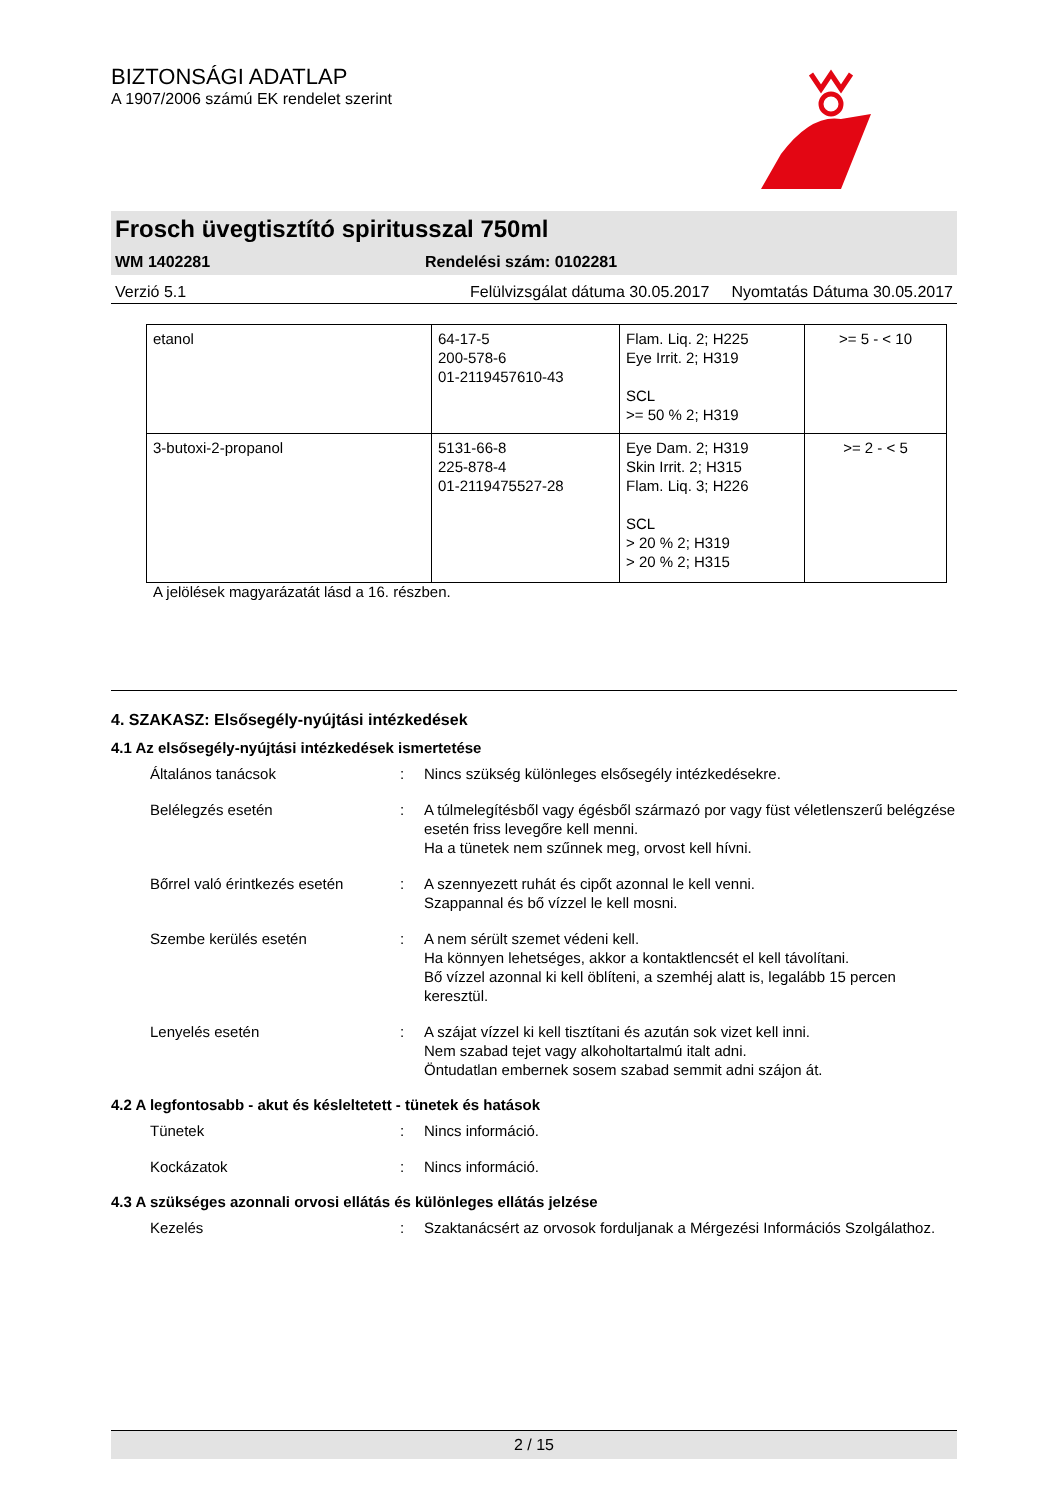BIZTONSÁGI ADATLAP
A 1907/2006 számú EK rendelet szerint
Frosch üvegtisztító spiritusszal 750ml
WM 1402281 Rendelési szám: 0102281
Verzió 5.1 Felülvizsgálat dátuma 30.05.2017 Nyomtatás Dátuma 30.05.2017
| etanol | 64-17-5 200-578-6 01-2119457610-43 | Flam. Liq. 2; H225 Eye Irrit. 2; H319 SCL >= 50 % 2; H319 | >= 5 - < 10 |
| 3-butoxi-2-propanol | 5131-66-8 225-878-4 01-2119475527-28 | Eye Dam. 2; H319 Skin Irrit. 2; H315 Flam. Liq. 3; H226 SCL > 20 % 2; H319 > 20 % 2; H315 | >= 2 - < 5 |
A jelölések magyarázatát lásd a 16. részben.
4. SZAKASZ: Elsősegély-nyújtási intézkedések
4.1 Az elsősegély-nyújtási intézkedések ismertetése
Általános tanácsok: Nincs szükség különleges elsősegély intézkedésekre.
Belélegzés esetén: A túlmelegítésből vagy égésből származó por vagy füst véletlenszerű belégzése esetén friss levegőre kell menni.
Ha a tünetek nem szűnnek meg, orvost kell hívni.
Bőrrel való érintkezés esetén: A szennyezett ruhát és cipőt azonnal le kell venni.
Szappannal és bő vízzel le kell mosni.
Szembe kerülés esetén: A nem sérült szemet védeni kell.
Ha könnyen lehetséges, akkor a kontaktlencsét el kell távolítani.
Bő vízzel azonnal ki kell öblíteni, a szemhéj alatt is, legalább 15 percen keresztül.
Lenyelés esetén: A szájat vízzel ki kell tisztítani és azután sok vizet kell inni.
Nem szabad tejet vagy alkoholtartalmú italt adni.
Öntudatlan embernek sosem szabad semmit adni szájon át.
4.2 A legfontosabb - akut és késleltetett - tünetek és hatások
Tünetek: Nincs információ.
Kockázatok: Nincs információ.
4.3 A szükséges azonnali orvosi ellátás és különleges ellátás jelzése
Kezelés: Szaktanácsért az orvosok forduljanak a Mérgezési Információs Szolgálathoz.
2 / 15